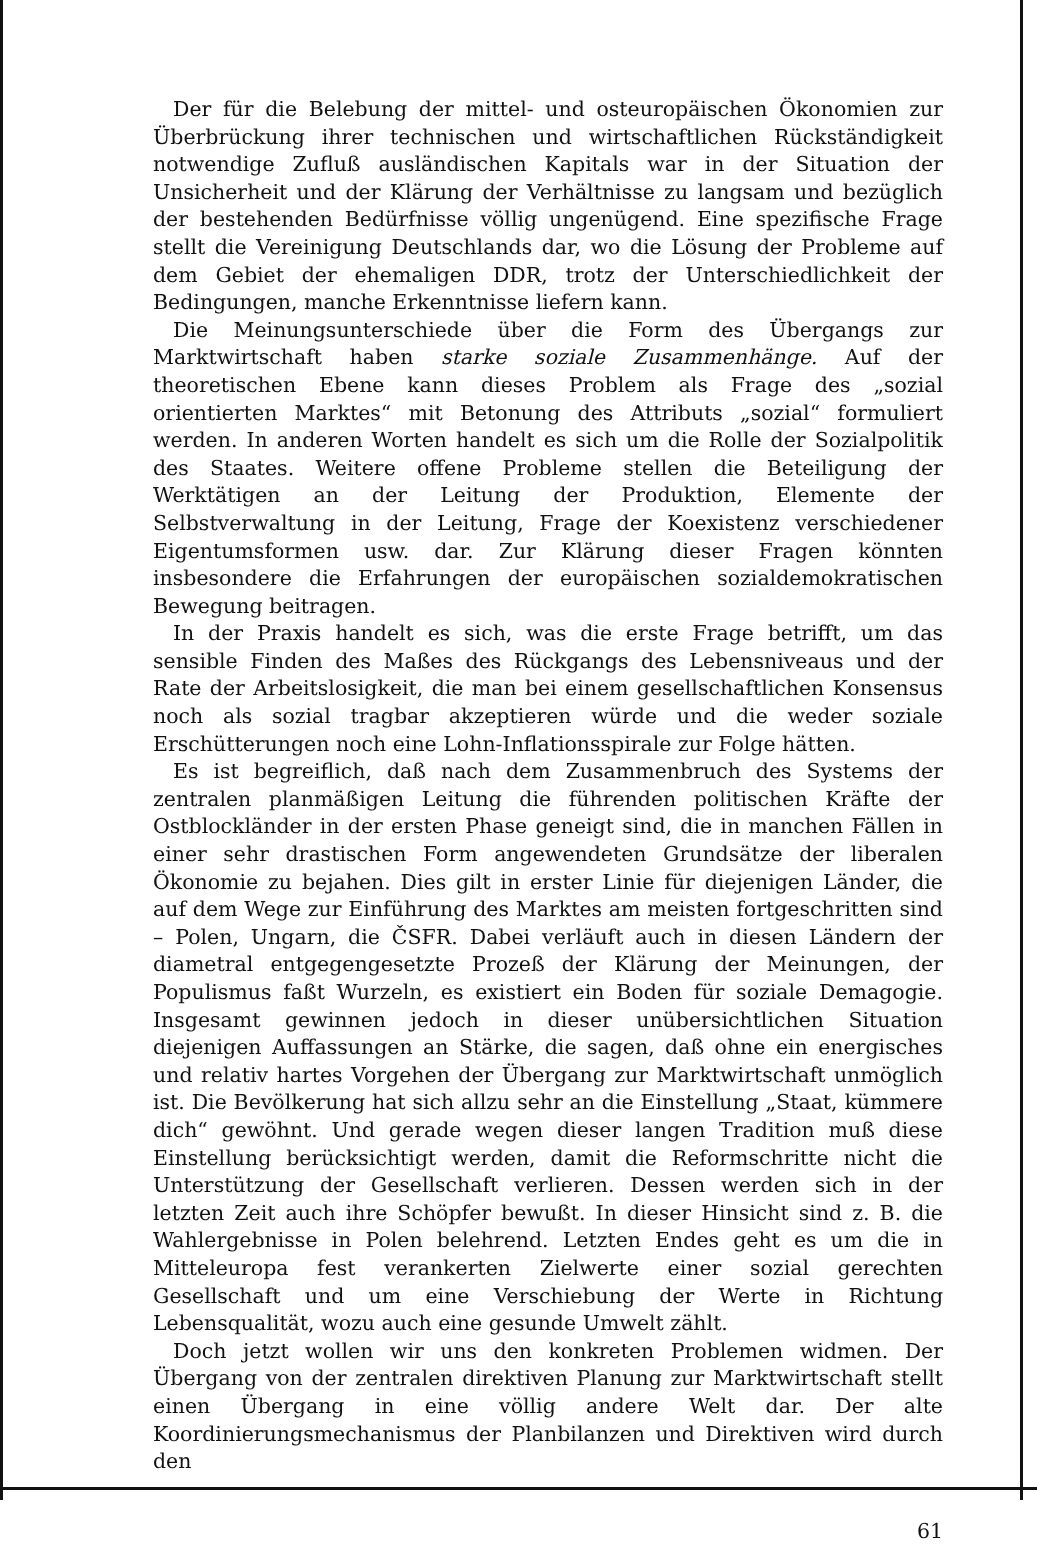Der für die Belebung der mittel- und osteuropäischen Ökonomien zur Überbrückung ihrer technischen und wirtschaftlichen Rückständigkeit notwendige Zufluß ausländischen Kapitals war in der Situation der Unsicherheit und der Klärung der Verhältnisse zu langsam und bezüglich der bestehenden Bedürfnisse völlig ungenügend. Eine spezifische Frage stellt die Vereinigung Deutschlands dar, wo die Lösung der Probleme auf dem Gebiet der ehemaligen DDR, trotz der Unterschiedlichkeit der Bedingungen, manche Erkenntnisse liefern kann.
Die Meinungsunterschiede über die Form des Übergangs zur Marktwirtschaft haben starke soziale Zusammenhänge. Auf der theoretischen Ebene kann dieses Problem als Frage des „sozial orientierten Marktes“ mit Betonung des Attributs „sozial“ formuliert werden. In anderen Worten handelt es sich um die Rolle der Sozialpolitik des Staates. Weitere offene Probleme stellen die Beteiligung der Werktätigen an der Leitung der Produktion, Elemente der Selbstverwaltung in der Leitung, Frage der Koexistenz verschiedener Eigentumsformen usw. dar. Zur Klärung dieser Fragen könnten insbesondere die Erfahrungen der europäischen sozialdemokratischen Bewegung beitragen.
In der Praxis handelt es sich, was die erste Frage betrifft, um das sensible Finden des Maßes des Rückgangs des Lebensniveaus und der Rate der Arbeitslosigkeit, die man bei einem gesellschaftlichen Konsensus noch als sozial tragbar akzeptieren würde und die weder soziale Erschütterungen noch eine Lohn-Inflationsspirale zur Folge hätten.
Es ist begreiflich, daß nach dem Zusammenbruch des Systems der zentralen planmäßigen Leitung die führenden politischen Kräfte der Ostblockländer in der ersten Phase geneigt sind, die in manchen Fällen in einer sehr drastischen Form angewendeten Grundsätze der liberalen Ökonomie zu bejahen. Dies gilt in erster Linie für diejenigen Länder, die auf dem Wege zur Einführung des Marktes am meisten fortgeschritten sind – Polen, Ungarn, die ČSFR. Dabei verläuft auch in diesen Ländern der diametral entgegengesetzte Prozeß der Klärung der Meinungen, der Populismus faßt Wurzeln, es existiert ein Boden für soziale Demagogie. Insgesamt gewinnen jedoch in dieser unübersichtlichen Situation diejenigen Auffassungen an Stärke, die sagen, daß ohne ein energisches und relativ hartes Vorgehen der Übergang zur Marktwirtschaft unmöglich ist. Die Bevölkerung hat sich allzu sehr an die Einstellung „Staat, kümmere dich“ gewöhnt. Und gerade wegen dieser langen Tradition muß diese Einstellung berücksichtigt werden, damit die Reformschritte nicht die Unterstützung der Gesellschaft verlieren. Dessen werden sich in der letzten Zeit auch ihre Schöpfer bewußt. In dieser Hinsicht sind z. B. die Wahlergebnisse in Polen belehrend. Letzten Endes geht es um die in Mitteleuropa fest verankerten Zielwerte einer sozial gerechten Gesellschaft und um eine Verschiebung der Werte in Richtung Lebensqualität, wozu auch eine gesunde Umwelt zählt.
Doch jetzt wollen wir uns den konkreten Problemen widmen. Der Übergang von der zentralen direktiven Planung zur Marktwirtschaft stellt einen Übergang in eine völlig andere Welt dar. Der alte Koordinierungsmechanismus der Planbilanzen und Direktiven wird durch den
61